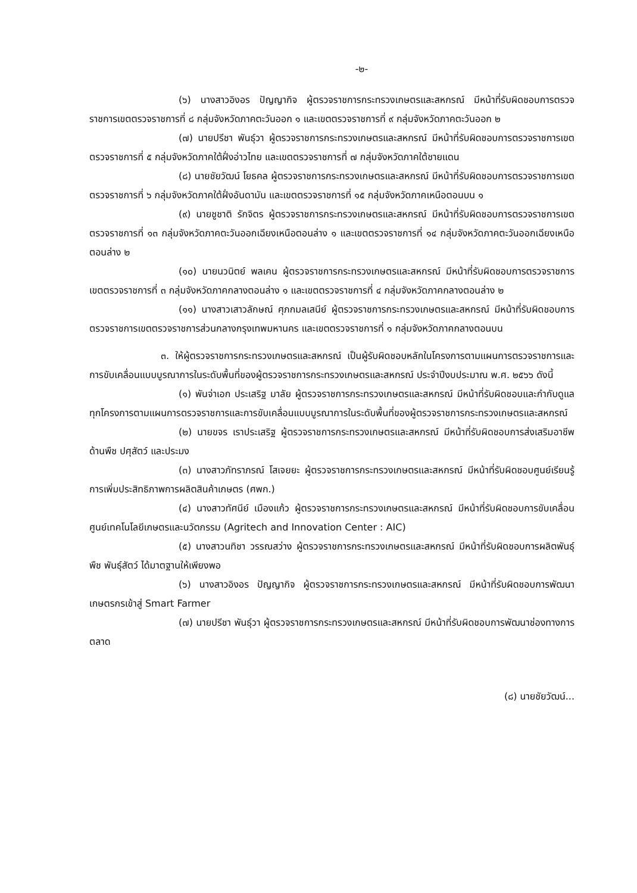-๒-
(๖) นางสาวอิงอร ปัญญากิจ ผู้ตรวจราชการกระทรวงเกษตรและสหกรณ์ มีหน้าที่รับผิดชอบการตรวจราชการเขตตรวจราชการที่ ๘ กลุ่มจังหวัดภาคตะวันออก ๑ และเขตตรวจราชการที่ ๙ กลุ่มจังหวัดภาคตะวันออก ๒
(๗) นายปรีชา พันธุ์วา ผู้ตรวจราชการกระทรวงเกษตรและสหกรณ์ มีหน้าที่รับผิดชอบการตรวจราชการเขตตรวจราชการที่ ๕ กลุ่มจังหวัดภาคใต้ฝั่งอ่าวไทย และเขตตรวจราชการที่ ๗ กลุ่มจังหวัดภาคใต้ชายแดน
(๘) นายชัยวัฒน์ โยธคล ผู้ตรวจราชการกระทรวงเกษตรและสหกรณ์ มีหน้าที่รับผิดชอบการตรวจราชการเขตตรวจราชการที่ ๖ กลุ่มจังหวัดภาคใต้ฝั่งอันดามัน และเขตตรวจราชการที่ ๑๕ กลุ่มจังหวัดภาคเหนือตอนบน ๑
(๙) นายชูชาติ รักจิตร ผู้ตรวจราชการกระทรวงเกษตรและสหกรณ์ มีหน้าที่รับผิดชอบการตรวจราชการเขตตรวจราชการที่ ๑๓ กลุ่มจังหวัดภาคตะวันออกเฉียงเหนือตอนล่าง ๑ และเขตตรวจราชการที่ ๑๔ กลุ่มจังหวัดภาคตะวันออกเฉียงเหนือตอนล่าง ๒
(๑๐) นายนวนิตย์ พลเคน ผู้ตรวจราชการกระทรวงเกษตรและสหกรณ์ มีหน้าที่รับผิดชอบการตรวจราชการเขตตรวจราชการที่ ๓ กลุ่มจังหวัดภาคกลางตอนล่าง ๑ และเขตตรวจราชการที่ ๔ กลุ่มจังหวัดภาคกลางตอนล่าง ๒
(๑๑) นางสาวเสาวลักษณ์ ศุภกมลเสนีย์ ผู้ตรวจราชการกระทรวงเกษตรและสหกรณ์ มีหน้าที่รับผิดชอบการตรวจราชการเขตตรวจราชการส่วนกลางกรุงเทพมหานคร และเขตตรวจราชการที่ ๑ กลุ่มจังหวัดภาคกลางตอนบน
๓. ให้ผู้ตรวจราชการกระทรวงเกษตรและสหกรณ์ เป็นผู้รับผิดชอบหลักในโครงการตามแผนการตรวจราชการและการขับเคลื่อนแบบบูรณาการในระดับพื้นที่ของผู้ตรวจราชการกระทรวงเกษตรและสหกรณ์ ประจำปีงบประมาณ พ.ศ. ๒๕๖๖ ดังนี้
(๑) พันจ่าเอก ประเสริฐ มาลัย ผู้ตรวจราชการกระทรวงเกษตรและสหกรณ์ มีหน้าที่รับผิดชอบและกำกับดูแลทุกโครงการตามแผนการตรวจราชการและการขับเคลื่อนแบบบูรณาการในระดับพื้นที่ของผู้ตรวจราชการกระทรวงเกษตรและสหกรณ์
(๒) นายขจร เราประเสริฐ ผู้ตรวจราชการกระทรวงเกษตรและสหกรณ์ มีหน้าที่รับผิดชอบการส่งเสริมอาชีพด้านพืช ปศุสัตว์ และประมง
(๓) นางสาวภัทราภรณ์ โสเจยยะ ผู้ตรวจราชการกระทรวงเกษตรและสหกรณ์ มีหน้าที่รับผิดชอบศูนย์เรียนรู้การเพิ่มประสิทธิภาพการผลิตสินค้าเกษตร (ศพก.)
(๔) นางสาวทัศนีย์ เมืองแก้ว ผู้ตรวจราชการกระทรวงเกษตรและสหกรณ์ มีหน้าที่รับผิดชอบการขับเคลื่อนศูนย์เทคโนโลยีเกษตรและนวัตกรรม (Agritech and Innovation Center : AIC)
(๕) นางสาวนทิชา วรรณสว่าง ผู้ตรวจราชการกระทรวงเกษตรและสหกรณ์ มีหน้าที่รับผิดชอบการผลิตพันธุ์พืช พันธุ์สัตว์ ได้มาตฐานให้เพียงพอ
(๖) นางสาวอิงอร ปัญญากิจ ผู้ตรวจราชการกระทรวงเกษตรและสหกรณ์ มีหน้าที่รับผิดชอบการพัฒนาเกษตรกรเข้าสู่ Smart Farmer
(๗) นายปรีชา พันธุ์วา ผู้ตรวจราชการกระทรวงเกษตรและสหกรณ์ มีหน้าที่รับผิดชอบการพัฒนาช่องทางการตลาด
(๘) นายชัยวัฒน์...